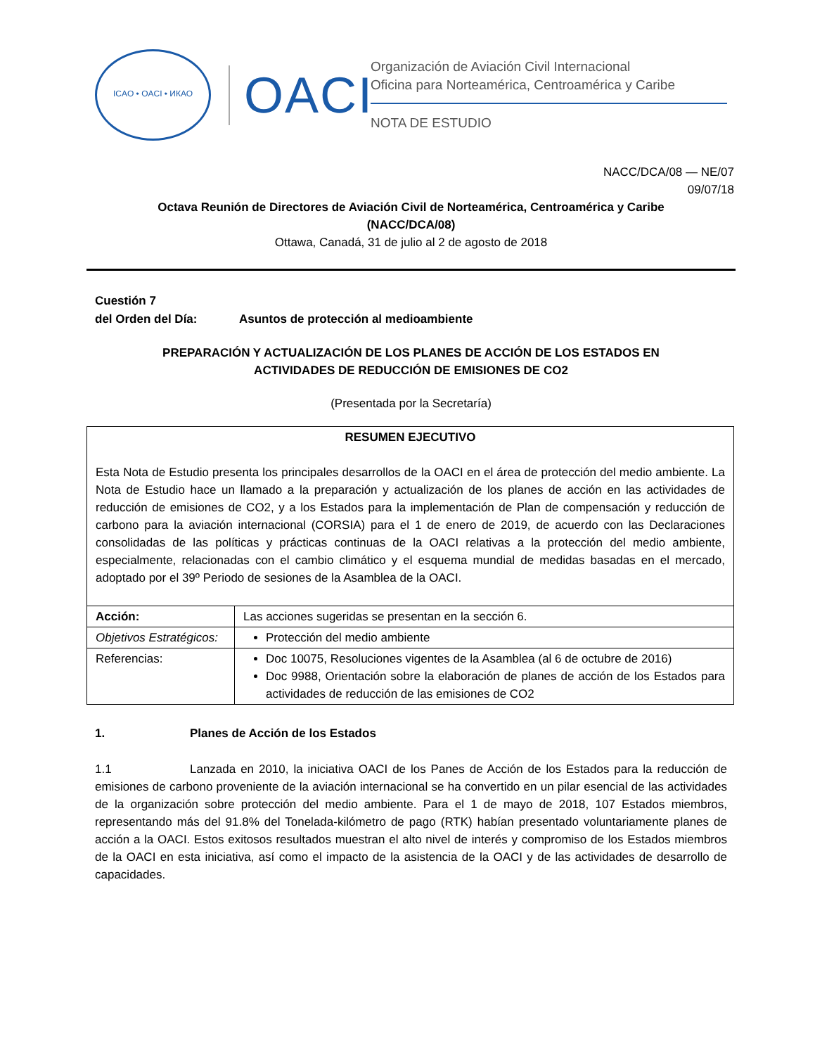ICAO • OACI • ИКАО
OACI
Organización de Aviación Civil Internacional
Oficina para Norteamérica, Centroamérica y Caribe
NOTA DE ESTUDIO
NACC/DCA/08 — NE/07
09/07/18
Octava Reunión de Directores de Aviación Civil de Norteamérica, Centroamérica y Caribe
(NACC/DCA/08)
Ottawa, Canadá, 31 de julio al 2 de agosto de 2018
Cuestión 7
del Orden del Día: Asuntos de protección al medioambiente
PREPARACIÓN Y ACTUALIZACIÓN DE LOS PLANES DE ACCIÓN DE LOS ESTADOS EN
ACTIVIDADES DE REDUCCIÓN DE EMISIONES DE CO2
(Presentada por la Secretaría)
| RESUMEN EJECUTIVO Esta Nota de Estudio presenta los principales desarrollos de la OACI en el área de protección del medio ambiente. La Nota de Estudio hace un llamado a la preparación y actualización de los planes de acción en las actividades de reducción de emisiones de CO2, y a los Estados para la implementación de Plan de compensación y reducción de carbono para la aviación internacional (CORSIA) para el 1 de enero de 2019, de acuerdo con las Declaraciones consolidadas de las políticas y prácticas continuas de la OACI relativas a la protección del medio ambiente, especialmente, relacionadas con el cambio climático y el esquema mundial de medidas basadas en el mercado, adoptado por el 39º Periodo de sesiones de la Asamblea de la OACI. | |
| Acción: | Las acciones sugeridas se presentan en la sección 6. |
| Objetivos Estratégicos: | Protección del medio ambiente |
| Referencias: | Doc 10075, Resoluciones vigentes de la Asamblea (al 6 de octubre de 2016) Doc 9988, Orientación sobre la elaboración de planes de acción de los Estados para actividades de reducción de las emisiones de CO2 |
1. Planes de Acción de los Estados
1.1 Lanzada en 2010, la iniciativa OACI de los Panes de Acción de los Estados para la reducción de emisiones de carbono proveniente de la aviación internacional se ha convertido en un pilar esencial de las actividades de la organización sobre protección del medio ambiente. Para el 1 de mayo de 2018, 107 Estados miembros, representando más del 91.8% del Tonelada-kilómetro de pago (RTK) habían presentado voluntariamente planes de acción a la OACI. Estos exitosos resultados muestran el alto nivel de interés y compromiso de los Estados miembros de la OACI en esta iniciativa, así como el impacto de la asistencia de la OACI y de las actividades de desarrollo de capacidades.